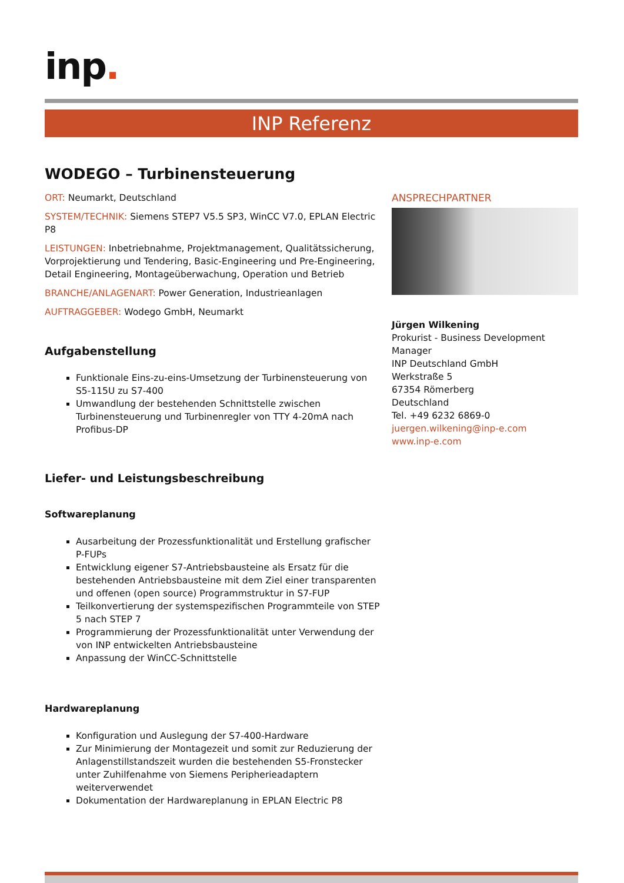inp.
INP Referenz
WODEGO – Turbinensteuerung
ORT: Neumarkt, Deutschland
SYSTEM/TECHNIK: Siemens STEP7 V5.5 SP3, WinCC V7.0, EPLAN Electric P8
LEISTUNGEN: Inbetriebnahme, Projektmanagement, Qualitätssicherung, Vorprojektierung und Tendering, Basic-Engineering und Pre-Engineering, Detail Engineering, Montageüberwachung, Operation und Betrieb
BRANCHE/ANLAGENART: Power Generation, Industrieanlagen
AUFTRAGGEBER: Wodego GmbH, Neumarkt
Aufgabenstellung
Funktionale Eins-zu-eins-Umsetzung der Turbinensteuerung von S5-115U zu S7-400
Umwandlung der bestehenden Schnittstelle zwischen Turbinensteuerung und Turbinenregler von TTY 4-20mA nach Profibus-DP
Liefer- und Leistungsbeschreibung
Softwareplanung
Ausarbeitung der Prozessfunktionalität und Erstellung grafischer P-FUPs
Entwicklung eigener S7-Antriebsbausteine als Ersatz für die bestehenden Antriebsbausteine mit dem Ziel einer transparenten und offenen (open source) Programmstruktur in S7-FUP
Teilkonvertierung der systemspezifischen Programmteile von STEP 5 nach STEP 7
Programmierung der Prozessfunktionalität unter Verwendung der von INP entwickelten Antriebsbausteine
Anpassung der WinCC-Schnittstelle
Hardwareplanung
Konfiguration und Auslegung der S7-400-Hardware
Zur Minimierung der Montagezeit und somit zur Reduzierung der Anlagenstillstandszeit wurden die bestehenden S5-Fronstecker unter Zuhilfenahme von Siemens Peripherieadaptern weiterverwendet
Dokumentation der Hardwareplanung in EPLAN Electric P8
ANSPRECHPARTNER
Jürgen Wilkening
Prokurist - Business Development Manager
INP Deutschland GmbH
Werkstraße 5
67354 Römerberg
Deutschland
Tel. +49 6232 6869-0
juergen.wilkening@inp-e.com
www.inp-e.com